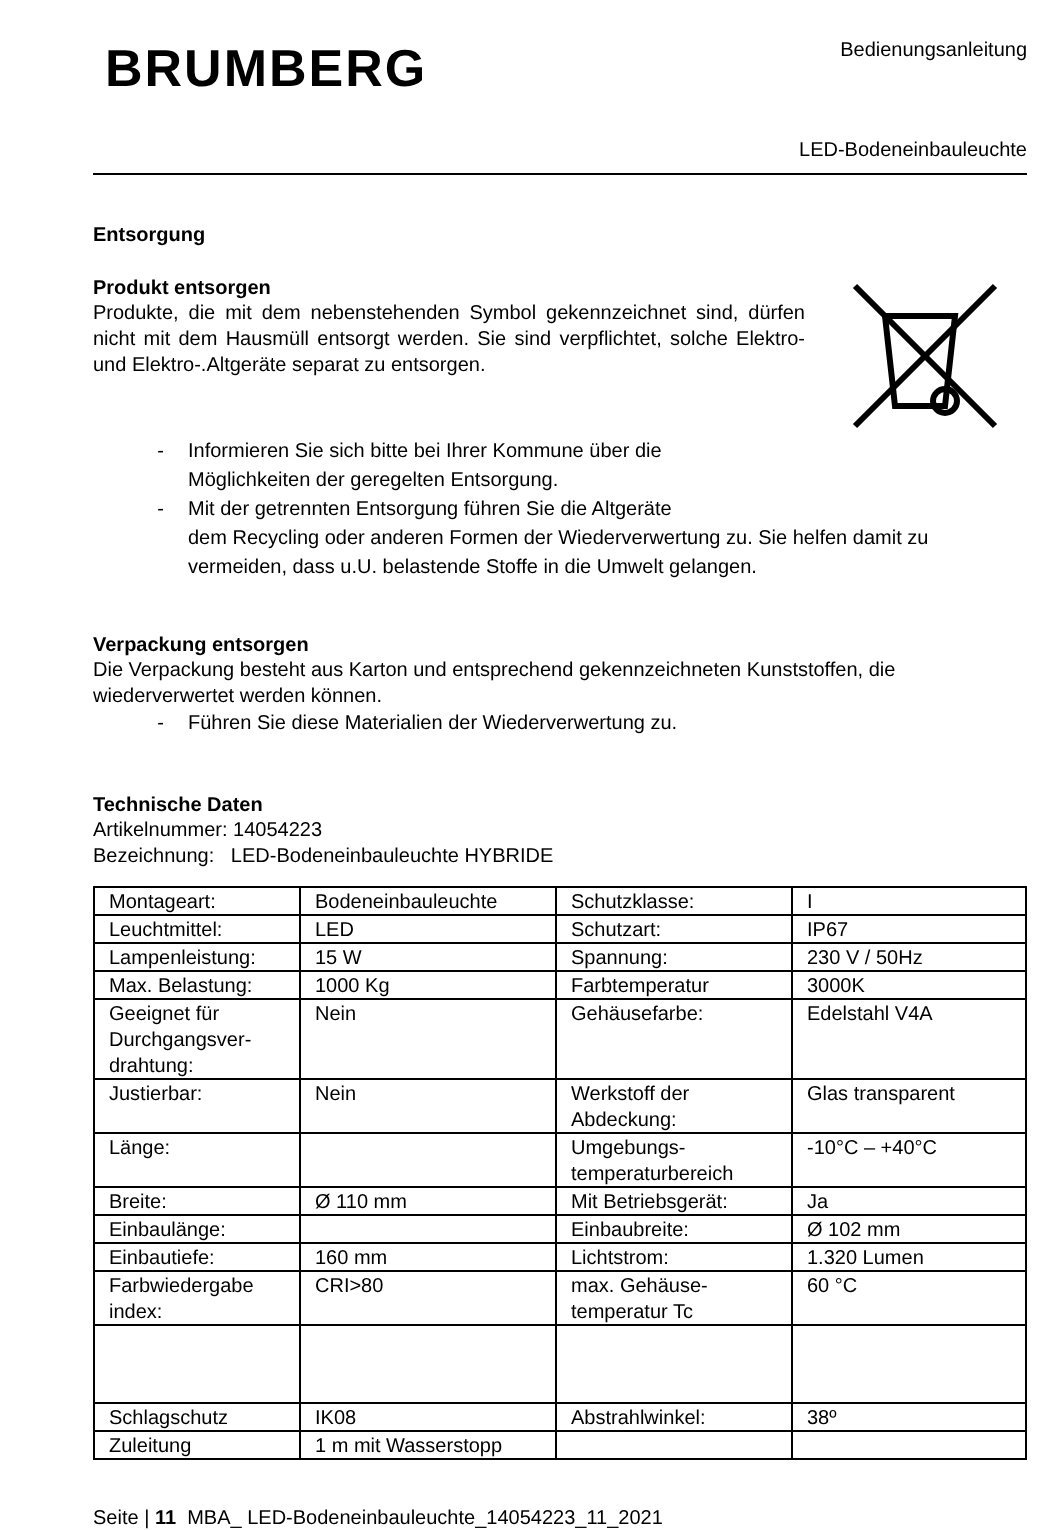BRUMBERG
Bedienungsanleitung
LED-Bodeneinbauleuchte
Entsorgung
Produkt entsorgen
Produkte, die mit dem nebenstehenden Symbol gekennzeichnet sind, dürfen nicht mit dem Hausmüll entsorgt werden. Sie sind verpflichtet, solche Elektro- und Elektro-.Altgeräte separat zu entsorgen.
- Informieren Sie sich bitte bei Ihrer Kommune über die
Möglichkeiten der geregelten Entsorgung.
- Mit der getrennten Entsorgung führen Sie die Altgeräte
dem Recycling oder anderen Formen der Wiederverwertung zu. Sie helfen damit zu vermeiden, dass u.U. belastende Stoffe in die Umwelt gelangen.
Verpackung entsorgen
Die Verpackung besteht aus Karton und entsprechend gekennzeichneten Kunststoffen, die wiederverwertet werden können.
- Führen Sie diese Materialien der Wiederverwertung zu.
Technische Daten
Artikelnummer: 14054223
Bezeichnung: LED-Bodeneinbauleuchte HYBRIDE
| Montageart: | Bodeneinbauleuchte | Schutzklasse: | I |
| Leuchtmittel: | LED | Schutzart: | IP67 |
| Lampenleistung: | 15 W | Spannung: | 230 V / 50Hz |
| Max. Belastung: | 1000 Kg | Farbtemperatur | 3000K |
| Geeignet für Durchgangsver-drahtung: | Nein | Gehäusefarbe: | Edelstahl V4A |
| Justierbar: | Nein | Werkstoff der Abdeckung: | Glas transparent |
| Länge: | | Umgebungs-temperaturbereich | -10°C – +40°C |
| Breite: | Ø 110 mm | Mit Betriebsgerät: | Ja |
| Einbaulänge: | | Einbaubreite: | Ø 102 mm |
| Einbautiefe: | 160 mm | Lichtstrom: | 1.320 Lumen |
| Farbwiedergabe index: | CRI>80 | max. Gehäuse-temperatur Tc | 60 °C |
| Schlagschutz | IK08 | Abstrahlwinkel: | 38º |
| Zuleitung | 1 m mit Wasserstopp | | |
Seite | 11 MBA_ LED-Bodeneinbauleuchte_14054223_11_2021